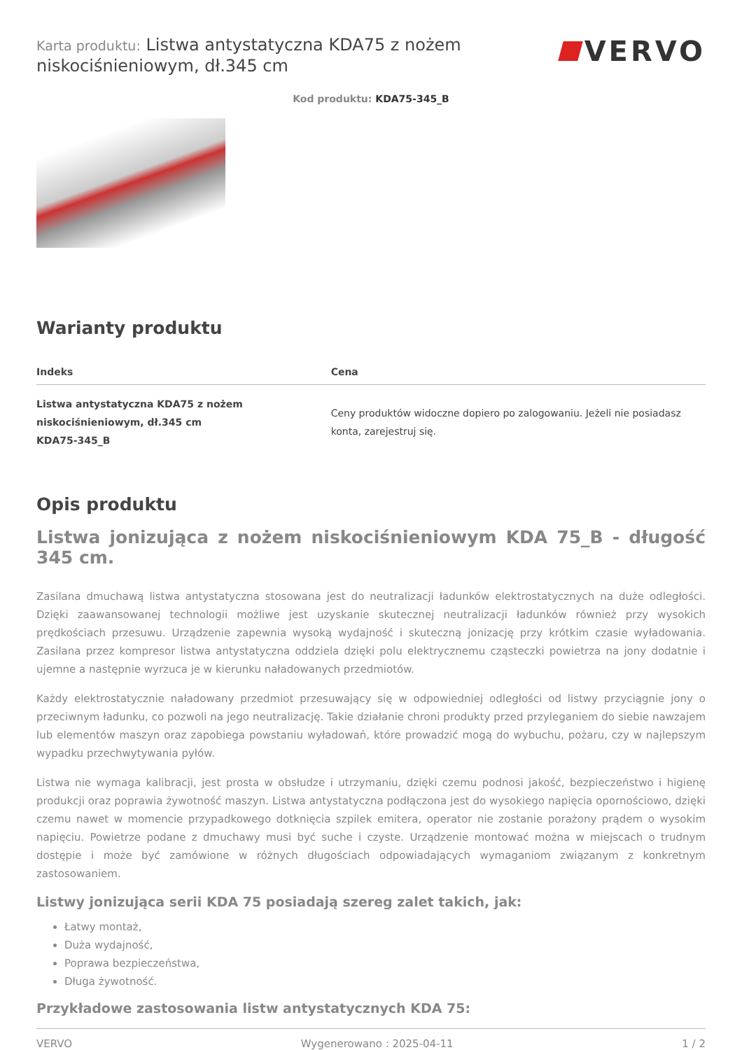Karta produktu: Listwa antystatyczna KDA75 z nożem niskociśnieniowym, dł.345 cm
VERVO
Kod produktu: KDA75-345_B
Warianty produktu
| Indeks | Cena |
| --- | --- |
| Listwa antystatyczna KDA75 z nożem niskociśnieniowym, dł.345 cm KDA75-345_B | Ceny produktów widoczne dopiero po zalogowaniu. Jeżeli nie posiadasz konta, zarejestruj się. |
Opis produktu
Listwa jonizująca z nożem niskociśnieniowym KDA 75_B - długość 345 cm.
Zasilana dmuchawą listwa antystatyczna stosowana jest do neutralizacji ładunków elektrostatycznych na duże odległości. Dzięki zaawansowanej technologii możliwe jest uzyskanie skutecznej neutralizacji ładunków również przy wysokich prędkościach przesuwu. Urządzenie zapewnia wysoką wydajność i skuteczną jonizację przy krótkim czasie wyładowania. Zasilana przez kompresor listwa antystatyczna oddziela dzięki polu elektrycznemu cząsteczki powietrza na jony dodatnie i ujemne a następnie wyrzuca je w kierunku naładowanych przedmiotów.
Każdy elektrostatycznie naładowany przedmiot przesuwający się w odpowiedniej odległości od listwy przyciągnie jony o przeciwnym ładunku, co pozwoli na jego neutralizację. Takie działanie chroni produkty przed przyleganiem do siebie nawzajem lub elementów maszyn oraz zapobiega powstaniu wyładowań, które prowadzić mogą do wybuchu, pożaru, czy w najlepszym wypadku przechwytywania pyłów.
Listwa nie wymaga kalibracji, jest prosta w obsłudze i utrzymaniu, dzięki czemu podnosi jakość, bezpieczeństwo i higienę produkcji oraz poprawia żywotność maszyn. Listwa antystatyczna podłączona jest do wysokiego napięcia opornościowo, dzięki czemu nawet w momencie przypadkowego dotknięcia szpilek emitera, operator nie zostanie porażony prądem o wysokim napięciu. Powietrze podane z dmuchawy musi być suche i czyste. Urządzenie montować można w miejscach o trudnym dostępie i może być zamówione w różnych długościach odpowiadających wymaganiom związanym z konkretnym zastosowaniem.
Listwy jonizująca serii KDA 75 posiadają szereg zalet takich, jak:
Łatwy montaż,
Duża wydajność,
Poprawa bezpieczeństwa,
Długa żywotność.
Przykładowe zastosowania listw antystatycznych KDA 75:
VERVO Wygenerowano : 2025-04-11 1 / 2